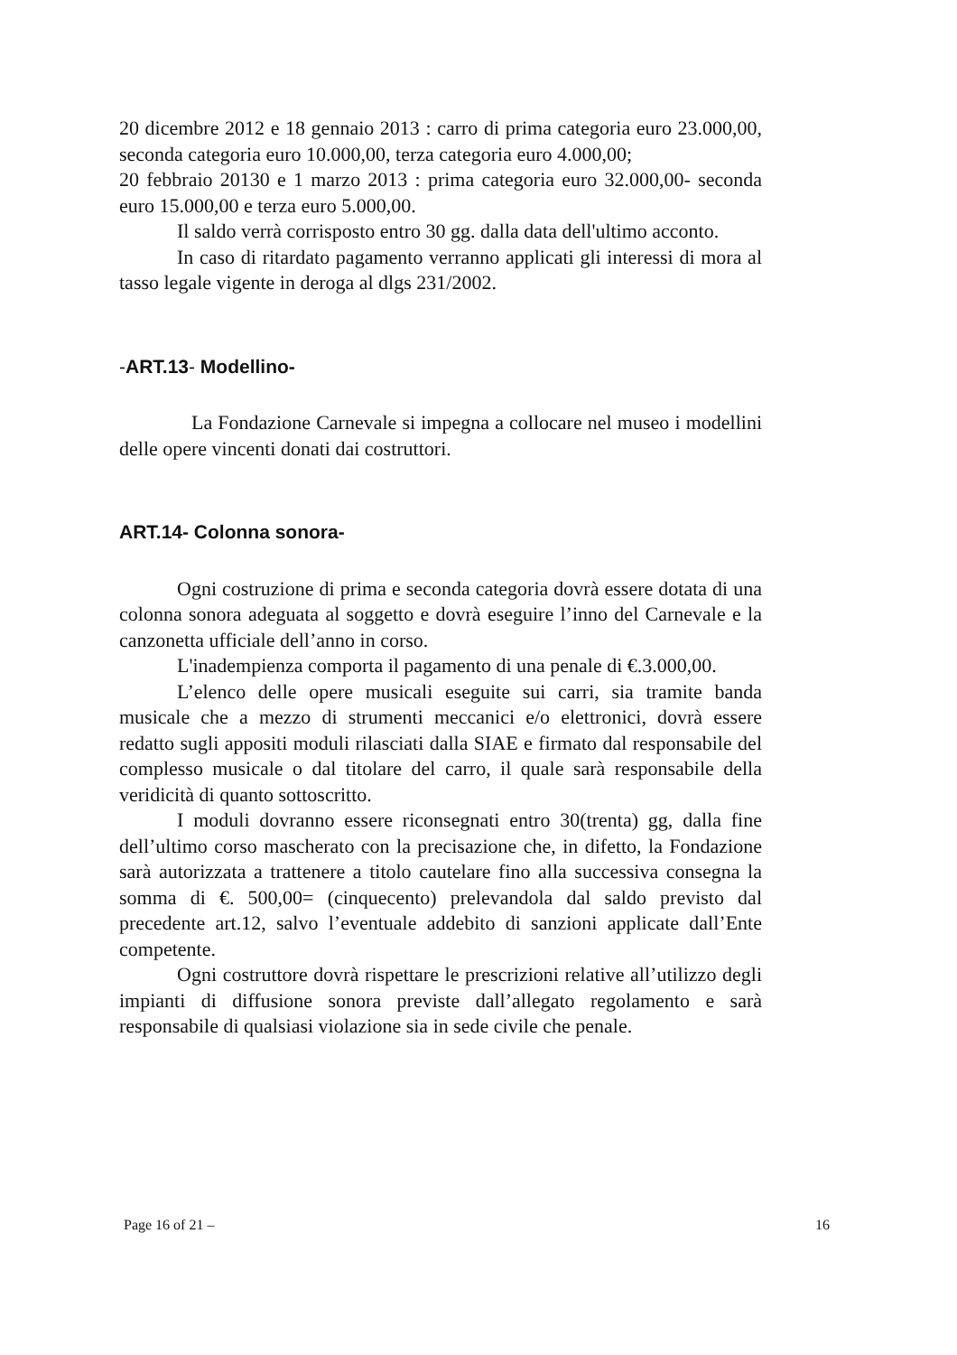20 dicembre 2012 e 18 gennaio 2013 : carro di prima categoria euro 23.000,00, seconda categoria euro 10.000,00, terza categoria euro 4.000,00;
20 febbraio 20130 e 1 marzo 2013 : prima categoria euro 32.000,00- seconda euro 15.000,00 e terza euro 5.000,00.
Il saldo verrà corrisposto entro 30 gg. dalla data dell'ultimo acconto.
In caso di ritardato pagamento verranno applicati gli interessi di mora al tasso legale vigente in deroga al dlgs 231/2002.
-ART.13- Modellino-
La Fondazione Carnevale si impegna a collocare nel museo i modellini delle opere vincenti donati dai costruttori.
ART.14- Colonna sonora-
Ogni costruzione di prima e seconda categoria dovrà essere dotata di una colonna sonora adeguata al soggetto e dovrà eseguire l’inno del Carnevale e la canzonetta ufficiale dell’anno in corso.
L'inadempienza comporta il pagamento di una penale di €.3.000,00.
L’elenco delle opere musicali eseguite sui carri, sia tramite banda musicale che a mezzo di strumenti meccanici e/o elettronici, dovrà essere redatto sugli appositi moduli rilasciati dalla SIAE e firmato dal responsabile del complesso musicale o dal titolare del carro, il quale sarà responsabile della veridicità di quanto sottoscritto.
I moduli dovranno essere riconsegnati entro 30(trenta) gg, dalla fine dell’ultimo corso mascherato con la precisazione che, in difetto, la Fondazione sarà autorizzata a trattenere a titolo cautelare fino alla successiva consegna la somma di €. 500,00= (cinquecento) prelevandola dal saldo previsto dal precedente art.12, salvo l’eventuale addebito di sanzioni applicate dall’Ente competente.
Ogni costruttore dovrà rispettare le prescrizioni relative all’utilizzo degli impianti di diffusione sonora previste dall’allegato regolamento e sarà responsabile di qualsiasi violazione sia in sede civile che penale.
Page 16 of 21 – 16